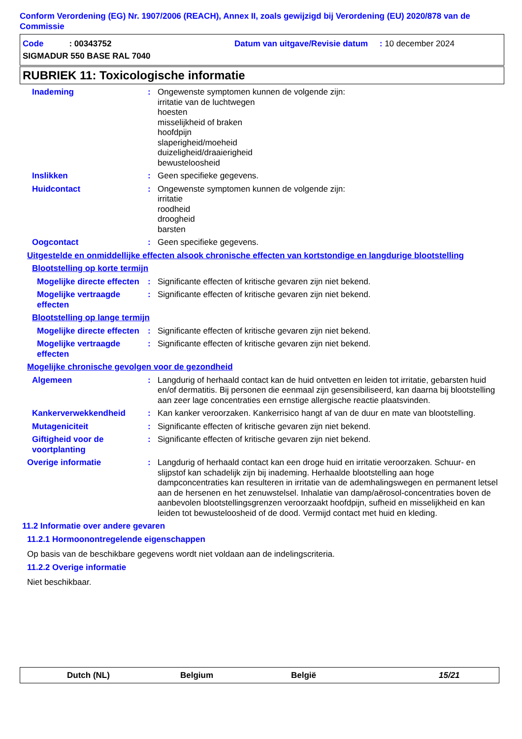Conform Verordening (EG) Nr. 1907/2006 (REACH), Annex II, zoals gewijzigd bij Verordening (EU) 2020/878 van de Commissie
Code : 00343752
Datum van uitgave/Revisie datum : 10 december 2024
SIGMADUR 550 BASE RAL 7040
RUBRIEK 11: Toxicologische informatie
Inademing : Ongewenste symptomen kunnen de volgende zijn:
irritatie van de luchtwegen
hoesten
misselijkheid of braken
hoofdpijn
slaperigheid/moeheid
duizeligheid/draaierigheid
bewusteloosheid
Inslikken : Geen specifieke gegevens.
Huidcontact : Ongewenste symptomen kunnen de volgende zijn:
irritatie
roodheid
droogheid
barsten
Oogcontact : Geen specifieke gegevens.
Uitgestelde en onmiddellijke effecten alsook chronische effecten van kortstondige en langdurige blootstelling
Blootstelling op korte termijn
Mogelijke directe effecten
: Significante effecten of kritische gevaren zijn niet bekend.
Mogelijke vertraagde effecten
: Significante effecten of kritische gevaren zijn niet bekend.
Blootstelling op lange termijn
Mogelijke directe effecten
: Significante effecten of kritische gevaren zijn niet bekend.
Mogelijke vertraagde effecten
: Significante effecten of kritische gevaren zijn niet bekend.
Mogelijke chronische gevolgen voor de gezondheid
Algemeen : Langdurig of herhaald contact kan de huid ontvetten en leiden tot irritatie, gebarsten huid en/of dermatitis. Bij personen die eenmaal zijn gesensibiliseerd, kan daarna bij blootstelling aan zeer lage concentraties een ernstige allergische reactie plaatsvinden.
Kankerverwekkendheid : Kan kanker veroorzaken. Kankerrisico hangt af van de duur en mate van blootstelling.
Mutageniciteit : Significante effecten of kritische gevaren zijn niet bekend.
Giftigheid voor de voortplanting
: Significante effecten of kritische gevaren zijn niet bekend.
Overige informatie : Langdurig of herhaald contact kan een droge huid en irritatie veroorzaken. Schuur- en slijpstof kan schadelijk zijn bij inademing. Herhaalde blootstelling aan hoge dampconcentraties kan resulteren in irritatie van de ademhalingswegen en permanent letsel aan de hersenen en het zenuwstelsel. Inhalatie van damp/aërosol-concentraties boven de aanbevolen blootstellingsgrenzen veroorzaakt hoofdpijn, sufheid en misselijkheid en kan leiden tot bewusteloosheid of de dood. Vermijd contact met huid en kleding.
11.2 Informatie over andere gevaren
11.2.1 Hormoonontregelende eigenschappen
Op basis van de beschikbare gegevens wordt niet voldaan aan de indelingscriteria.
11.2.2 Overige informatie
Niet beschikbaar.
Dutch (NL) Belgium België 15/21